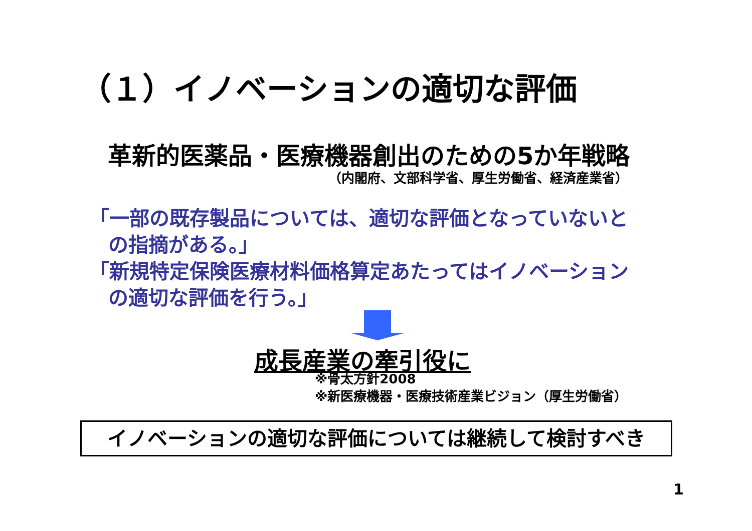（１）イノベーションの適切な評価
革新的医薬品・医療機器創出のための5か年戦略
（内閣府、文部科学省、厚生労働省、経済産業省）
「一部の既存製品については、適切な評価となっていないと
の指摘がある。」
「新規特定保険医療材料価格算定あたってはイノベーション
の適切な評価を行う。」
成長産業の牽引役に
※骨太方針2008
※新医療機器・医療技術産業ビジョン（厚生労働省）
イノベーションの適切な評価については継続して検討すべき
1